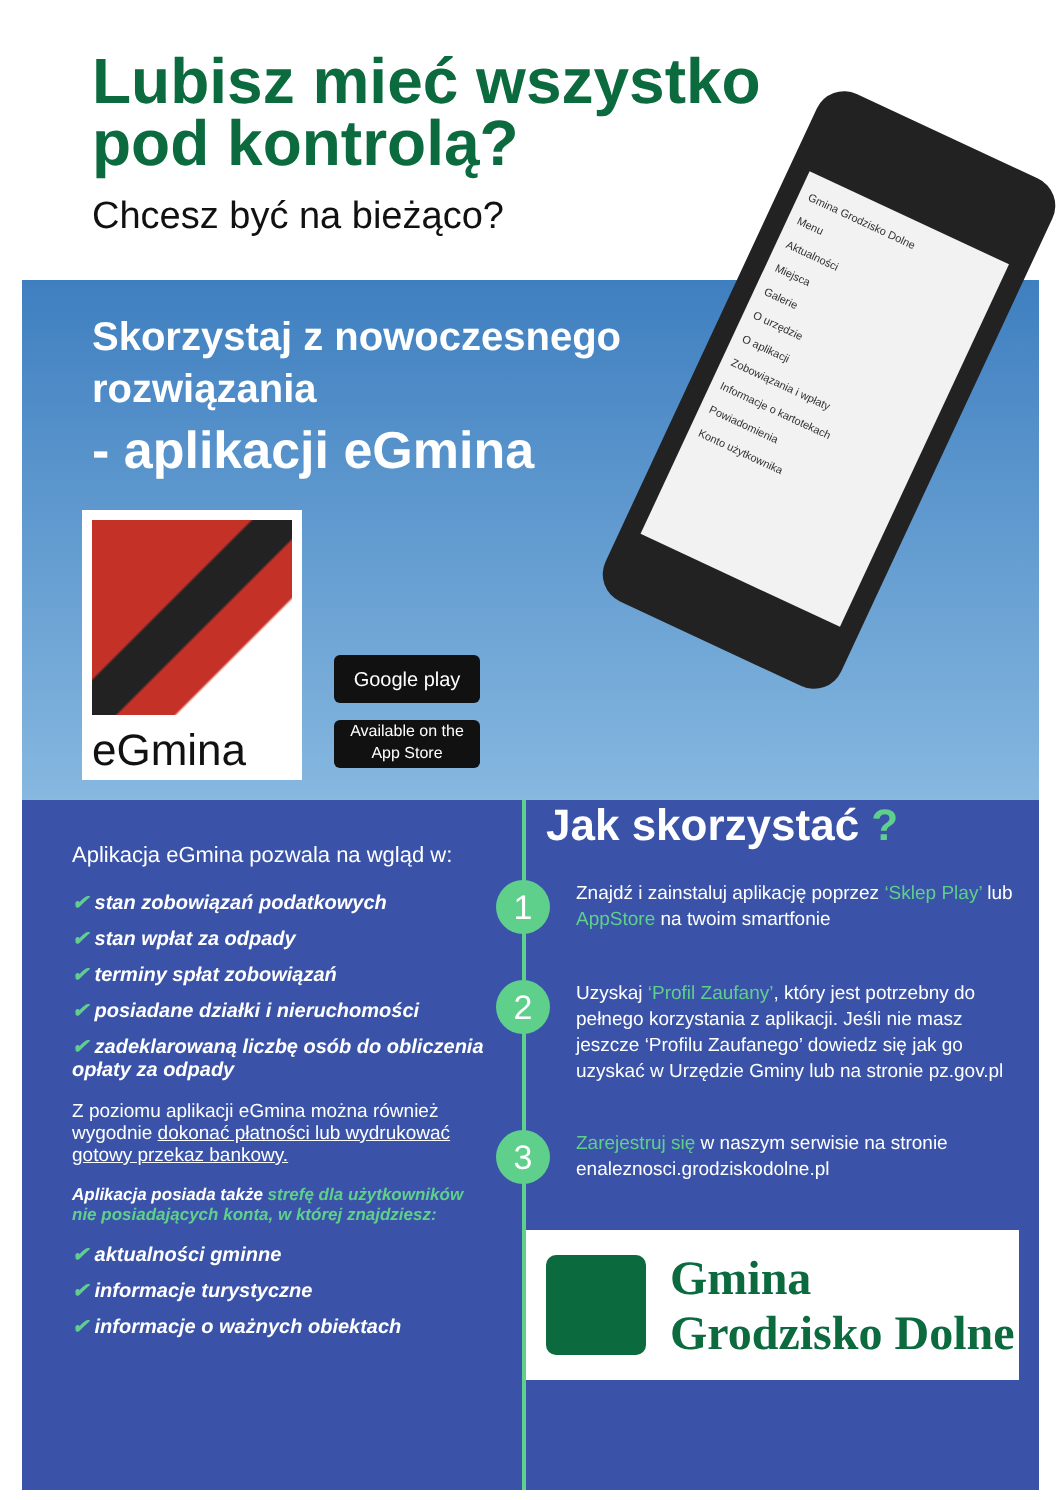Lubisz mieć wszystko
pod kontrolą?
Chcesz być na bieżąco?
Skorzystaj z nowoczesnego
rozwiązania
- aplikacji eGmina
Gmina Grodzisko Dolne
Menu
Aktualności
Miejsca
Galerie
O urzędzie
O aplikacji
Zobowiązania i wpłaty
Informacje o kartotekach
Powiadomienia
Konto użytkownika
eGmina
Google play
Available on the
App Store
Aplikacja eGmina pozwala na wgląd w:
✔ stan zobowiązań podatkowych
✔ stan wpłat za odpady
✔ terminy spłat zobowiązań
✔ posiadane działki i nieruchomości
✔ zadeklarowaną liczbę osób do obliczenia opłaty za odpady
Z poziomu aplikacji eGmina można również wygodnie dokonać płatności lub wydrukować gotowy przekaz bankowy.
Aplikacja posiada także strefę dla użytkowników nie posiadających konta, w której znajdziesz:
✔ aktualności gminne
✔ informacje turystyczne
✔ informacje o ważnych obiektach
Jak skorzystać ?
1
Znajdź i zainstaluj aplikację poprzez ‘Sklep Play’ lub AppStore na twoim smartfonie
2
Uzyskaj ‘Profil Zaufany’, który jest potrzebny do pełnego korzystania z aplikacji. Jeśli nie masz jeszcze ‘Profilu Zaufanego’ dowiedz się jak go uzyskać w Urzędzie Gminy lub na stronie pz.gov.pl
3
Zarejestruj się w naszym serwisie na stronie enaleznosci.grodziskodolne.pl
Gmina
Grodzisko Dolne